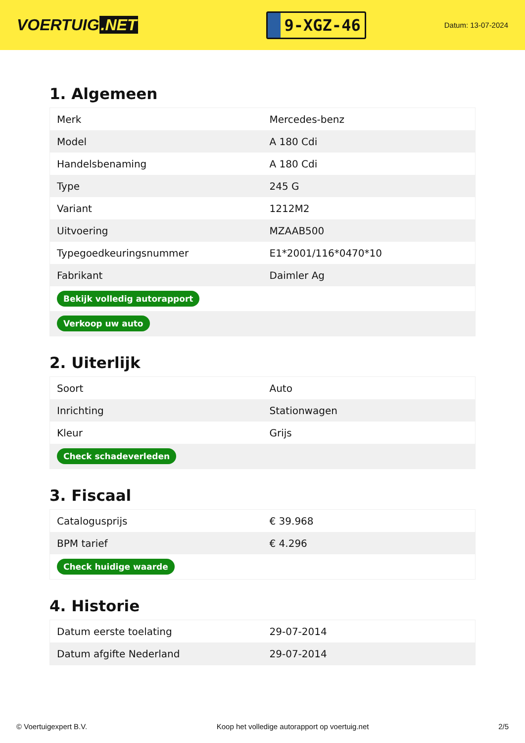VOERTUIG.NET
9-XGZ-46
Datum: 13-07-2024
1. Algemeen
| Merk | Mercedes-benz |
| Model | A 180 Cdi |
| Handelsbenaming | A 180 Cdi |
| Type | 245 G |
| Variant | 1212M2 |
| Uitvoering | MZAAB500 |
| Typegoedkeuringsnummer | E1*2001/116*0470*10 |
| Fabrikant | Daimler Ag |
| Bekijk volledig autorapport | |
| Verkoop uw auto | |
2. Uiterlijk
| Soort | Auto |
| Inrichting | Stationwagen |
| Kleur | Grijs |
| Check schadeverleden | |
3. Fiscaal
| Catalogusprijs | € 39.968 |
| BPM tarief | € 4.296 |
| Check huidige waarde | |
4. Historie
| Datum eerste toelating | 29-07-2014 |
| Datum afgifte Nederland | 29-07-2014 |
© Voertuigexpert B.V. Koop het volledige autorapport op voertuig.net 2/5